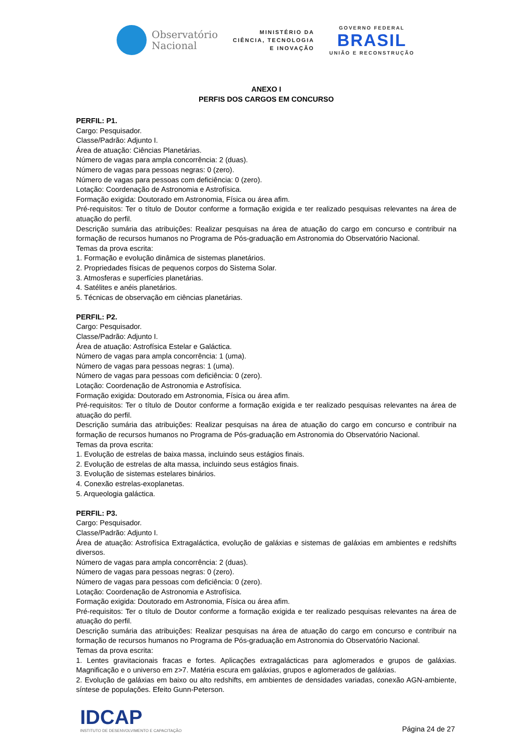Observatório
Nacional
MINISTÉRIO DA
CIÊNCIA, TECNOLOGIA
E INOVAÇÃO
GOVERNO FEDERAL
BRASIL
UNIÃO E RECONSTRUÇÃO
ANEXO I
PERFIS DOS CARGOS EM CONCURSO
PERFIL: P1.
Cargo: Pesquisador.
Classe/Padrão: Adjunto I.
Área de atuação: Ciências Planetárias.
Número de vagas para ampla concorrência: 2 (duas).
Número de vagas para pessoas negras: 0 (zero).
Número de vagas para pessoas com deficiência: 0 (zero).
Lotação: Coordenação de Astronomia e Astrofísica.
Formação exigida: Doutorado em Astronomia, Física ou área afim.
Pré-requisitos: Ter o título de Doutor conforme a formação exigida e ter realizado pesquisas relevantes na área de atuação do perfil.
Descrição sumária das atribuições: Realizar pesquisas na área de atuação do cargo em concurso e contribuir na formação de recursos humanos no Programa de Pós-graduação em Astronomia do Observatório Nacional.
Temas da prova escrita:
1. Formação e evolução dinâmica de sistemas planetários.
2. Propriedades físicas de pequenos corpos do Sistema Solar.
3. Atmosferas e superfícies planetárias.
4. Satélites e anéis planetários.
5. Técnicas de observação em ciências planetárias.
PERFIL: P2.
Cargo: Pesquisador.
Classe/Padrão: Adjunto I.
Área de atuação: Astrofísica Estelar e Galáctica.
Número de vagas para ampla concorrência: 1 (uma).
Número de vagas para pessoas negras: 1 (uma).
Número de vagas para pessoas com deficiência: 0 (zero).
Lotação: Coordenação de Astronomia e Astrofísica.
Formação exigida: Doutorado em Astronomia, Física ou área afim.
Pré-requisitos: Ter o título de Doutor conforme a formação exigida e ter realizado pesquisas relevantes na área de atuação do perfil.
Descrição sumária das atribuições: Realizar pesquisas na área de atuação do cargo em concurso e contribuir na formação de recursos humanos no Programa de Pós-graduação em Astronomia do Observatório Nacional.
Temas da prova escrita:
1. Evolução de estrelas de baixa massa, incluindo seus estágios finais.
2. Evolução de estrelas de alta massa, incluindo seus estágios finais.
3. Evolução de sistemas estelares binários.
4. Conexão estrelas-exoplanetas.
5. Arqueologia galáctica.
PERFIL: P3.
Cargo: Pesquisador.
Classe/Padrão: Adjunto I.
Área de atuação: Astrofísica Extragaláctica, evolução de galáxias e sistemas de galáxias em ambientes e redshifts diversos.
Número de vagas para ampla concorrência: 2 (duas).
Número de vagas para pessoas negras: 0 (zero).
Número de vagas para pessoas com deficiência: 0 (zero).
Lotação: Coordenação de Astronomia e Astrofísica.
Formação exigida: Doutorado em Astronomia, Física ou área afim.
Pré-requisitos: Ter o título de Doutor conforme a formação exigida e ter realizado pesquisas relevantes na área de atuação do perfil.
Descrição sumária das atribuições: Realizar pesquisas na área de atuação do cargo em concurso e contribuir na formação de recursos humanos no Programa de Pós-graduação em Astronomia do Observatório Nacional.
Temas da prova escrita:
1. Lentes gravitacionais fracas e fortes. Aplicações extragalácticas para aglomerados e grupos de galáxias. Magnificação e o universo em z>7. Matéria escura em galáxias, grupos e aglomerados de galáxias.
2. Evolução de galáxias em baixo ou alto redshifts, em ambientes de densidades variadas, conexão AGN-ambiente, síntese de populações. Efeito Gunn-Peterson.
IDCAP
INSTITUTO DE DESENVOLVIMENTO E CAPACITAÇÃO
Página 24 de 27